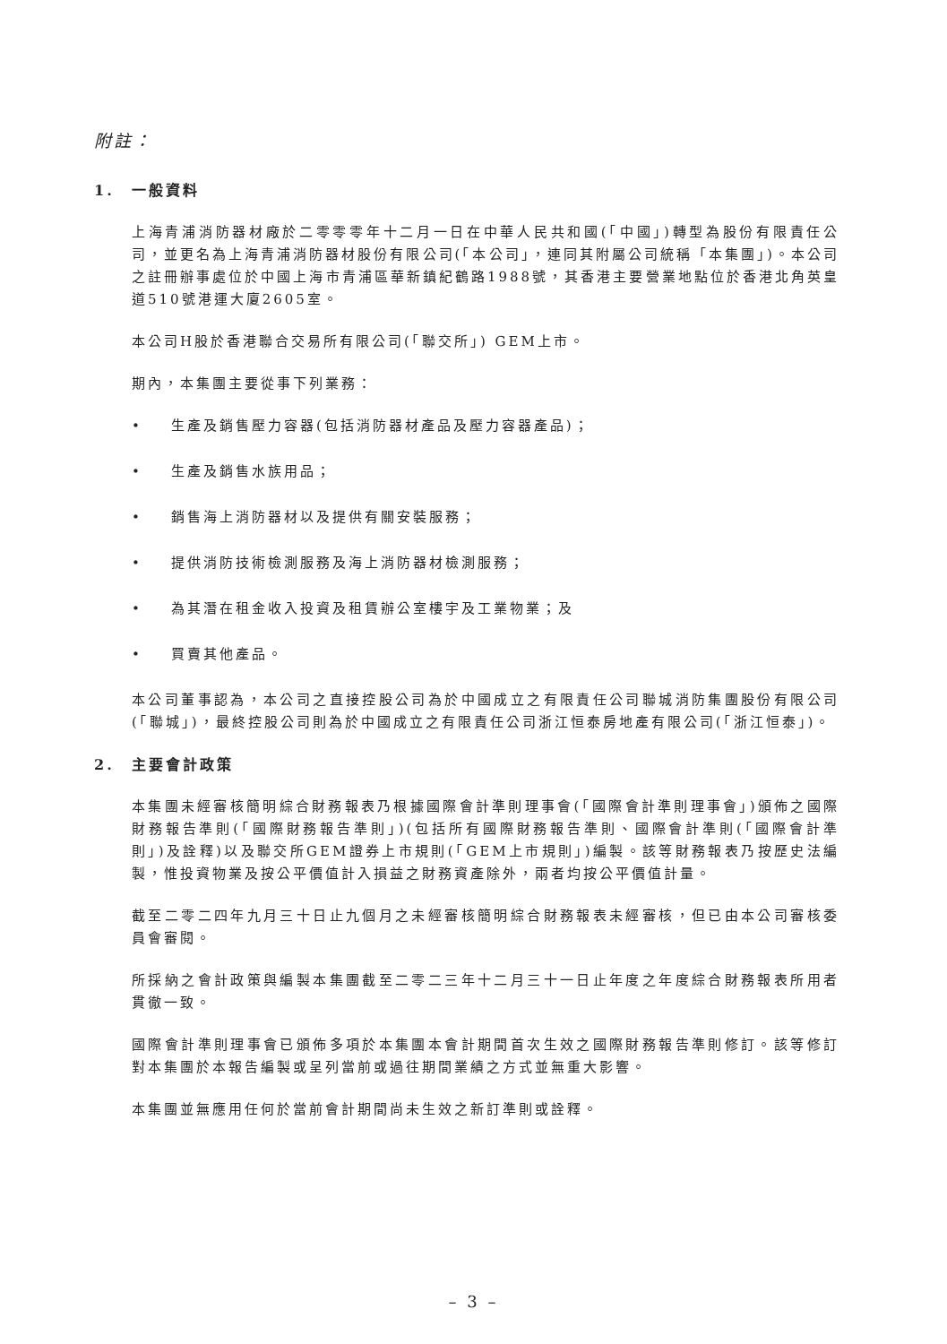附註：
1. 一般資料
上海青浦消防器材廠於二零零零年十二月一日在中華人民共和國(「中國」)轉型為股份有限責任公司，並更名為上海青浦消防器材股份有限公司(「本公司」，連同其附屬公司統稱「本集團」)。本公司之註冊辦事處位於中國上海市青浦區華新鎮紀鶴路1988號，其香港主要營業地點位於香港北角英皇道510號港運大廈2605室。
本公司H股於香港聯合交易所有限公司(「聯交所」) GEM上市。
期內，本集團主要從事下列業務：
• 生產及銷售壓力容器(包括消防器材產品及壓力容器產品)；
• 生產及銷售水族用品；
• 銷售海上消防器材以及提供有關安裝服務；
• 提供消防技術檢測服務及海上消防器材檢測服務；
• 為其潛在租金收入投資及租賃辦公室樓宇及工業物業；及
• 買賣其他產品。
本公司董事認為，本公司之直接控股公司為於中國成立之有限責任公司聯城消防集團股份有限公司(「聯城」)，最終控股公司則為於中國成立之有限責任公司浙江恒泰房地產有限公司(「浙江恒泰」)。
2. 主要會計政策
本集團未經審核簡明綜合財務報表乃根據國際會計準則理事會(「國際會計準則理事會」)頒佈之國際財務報告準則(「國際財務報告準則」)(包括所有國際財務報告準則、國際會計準則(「國際會計準則」)及詮釋)以及聯交所GEM證券上市規則(「GEM上市規則」)編製。該等財務報表乃按歷史法編製，惟投資物業及按公平價值計入損益之財務資產除外，兩者均按公平價值計量。
截至二零二四年九月三十日止九個月之未經審核簡明綜合財務報表未經審核，但已由本公司審核委員會審閱。
所採納之會計政策與編製本集團截至二零二三年十二月三十一日止年度之年度綜合財務報表所用者貫徹一致。
國際會計準則理事會已頒佈多項於本集團本會計期間首次生效之國際財務報告準則修訂。該等修訂對本集團於本報告編製或呈列當前或過往期間業績之方式並無重大影響。
本集團並無應用任何於當前會計期間尚未生效之新訂準則或詮釋。
– 3 –